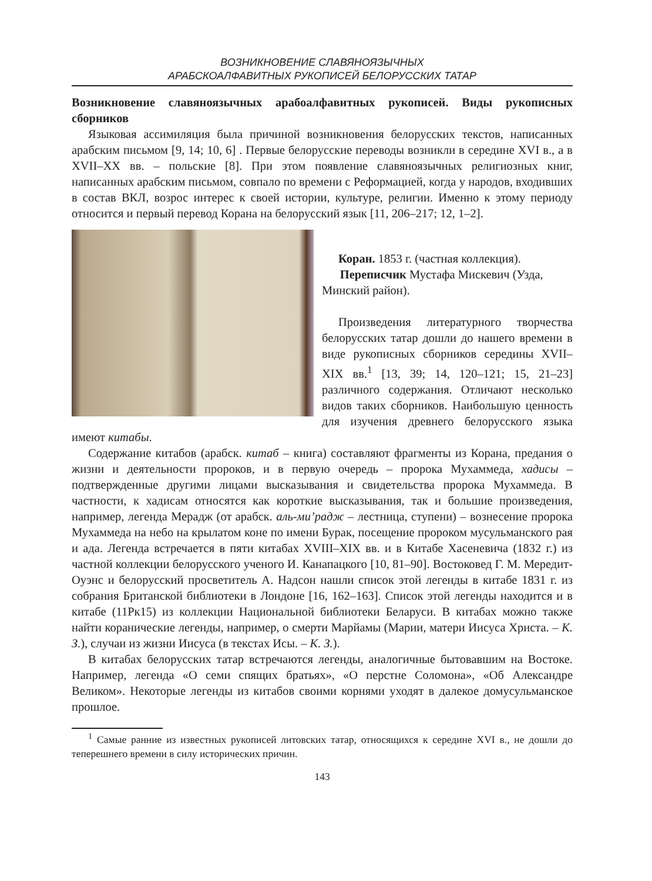ВОЗНИКНОВЕНИЕ СЛАВЯНОЯЗЫЧНЫХ
АРАБСКОАЛФАВИТНЫХ РУКОПИСЕЙ БЕЛОРУССКИХ ТАТАР
Возникновение славяноязычных арабоалфавитных рукописей. Виды рукописных сборников
Языковая ассимиляция была причиной возникновения белорусских текстов, написанных арабским письмом [9, 14; 10, 6] . Первые белорусские переводы возникли в середине XVI в., а в XVII–XX вв. – польские [8]. При этом появление славяноязычных религиозных книг, написанных арабским письмом, совпало по времени с Реформацией, когда у народов, входивших в состав ВКЛ, возрос интерес к своей истории, культуре, религии. Именно к этому периоду относится и первый перевод Корана на белорусский язык [11, 206–217; 12, 1–2].
Коран. 1853 г. (частная коллекция).
Переписчик Мустафа Мискевич (Узда, Минский район).
Произведения литературного творчества белорусских татар дошли до нашего времени в виде рукописных сборников середины XVII–XIX вв.<sup>1</sup> [13, 39; 14, 120–121; 15, 21–23] различного содержания. Отличают несколько видов таких сборников. Наибольшую ценность для изучения древнего белорусского языка имеют китабы.
Содержание китабов (арабск. китаб – книга) составляют фрагменты из Корана, предания о жизни и деятельности пророков, и в первую очередь – пророка Мухаммеда, хадисы – подтвержденные другими лицами высказывания и свидетельства пророка Мухаммеда. В частности, к хадисам относятся как короткие высказывания, так и большие произведения, например, легенда Мерадж (от арабск. аль-ми’радж – лестница, ступени) – вознесение пророка Мухаммеда на небо на крылатом коне по имени Бурак, посещение пророком мусульманского рая и ада. Легенда встречается в пяти китабах XVIII–XIX вв. и в Китабе Хасеневича (1832 г.) из частной коллекции белорусского ученого И. Канапацкого [10, 81–90]. Востоковед Г. М. Мередит-Оуэнс и белорусский просветитель А. Надсон нашли список этой легенды в китабе 1831 г. из собрания Британской библиотеки в Лондоне [16, 162–163]. Список этой легенды находится и в китабе (11Рк15) из коллекции Национальной библиотеки Беларуси. В китабах можно также найти коранические легенды, например, о смерти Марйамы (Марии, матери Иисуса Христа. – К. З.), случаи из жизни Иисуса (в текстах Исы. – К. З.).
В китабах белорусских татар встречаются легенды, аналогичные бытовавшим на Востоке. Например, легенда «О семи спящих братьях», «О перстне Соломона», «Об Александре Великом». Некоторые легенды из китабов своими корнями уходят в далекое домусульманское прошлое.
<sup>1</sup> Самые ранние из известных рукописей литовских татар, относящихся к середине XVI в., не дошли до теперешнего времени в силу исторических причин.
143